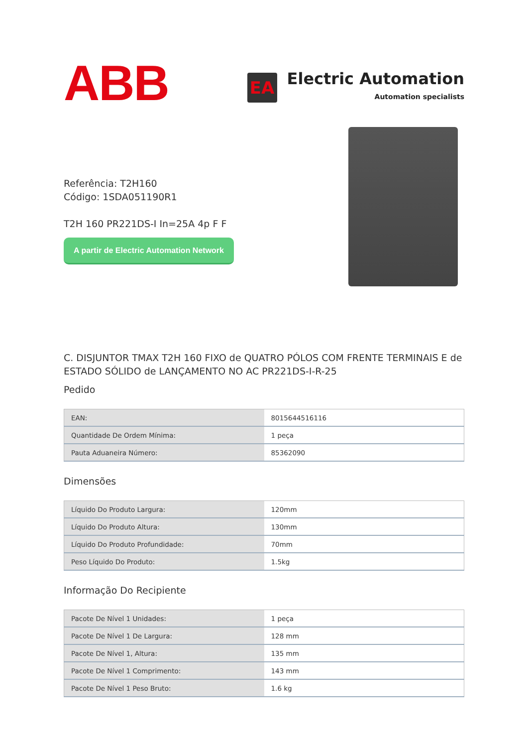ABB
EA
Electric Automation
Automation specialists
Referência: T2H160
Código: 1SDA051190R1
T2H 160 PR221DS-I In=25A 4p F F
A partir de Electric Automation Network
C. DISJUNTOR TMAX T2H 160 FIXO de QUATRO PÓLOS COM FRENTE TERMINAIS E de ESTADO SÓLIDO de LANÇAMENTO NO AC PR221DS-I-R-25
Pedido
| EAN: | 8015644516116 |
| Quantidade De Ordem Mínima: | 1 peça |
| Pauta Aduaneira Número: | 85362090 |
Dimensões
| Líquido Do Produto Largura: | 120mm |
| Líquido Do Produto Altura: | 130mm |
| Líquido Do Produto Profundidade: | 70mm |
| Peso Líquido Do Produto: | 1.5kg |
Informação Do Recipiente
| Pacote De Nível 1 Unidades: | 1 peça |
| Pacote De Nível 1 De Largura: | 128 mm |
| Pacote De Nível 1, Altura: | 135 mm |
| Pacote De Nível 1 Comprimento: | 143 mm |
| Pacote De Nível 1 Peso Bruto: | 1.6 kg |